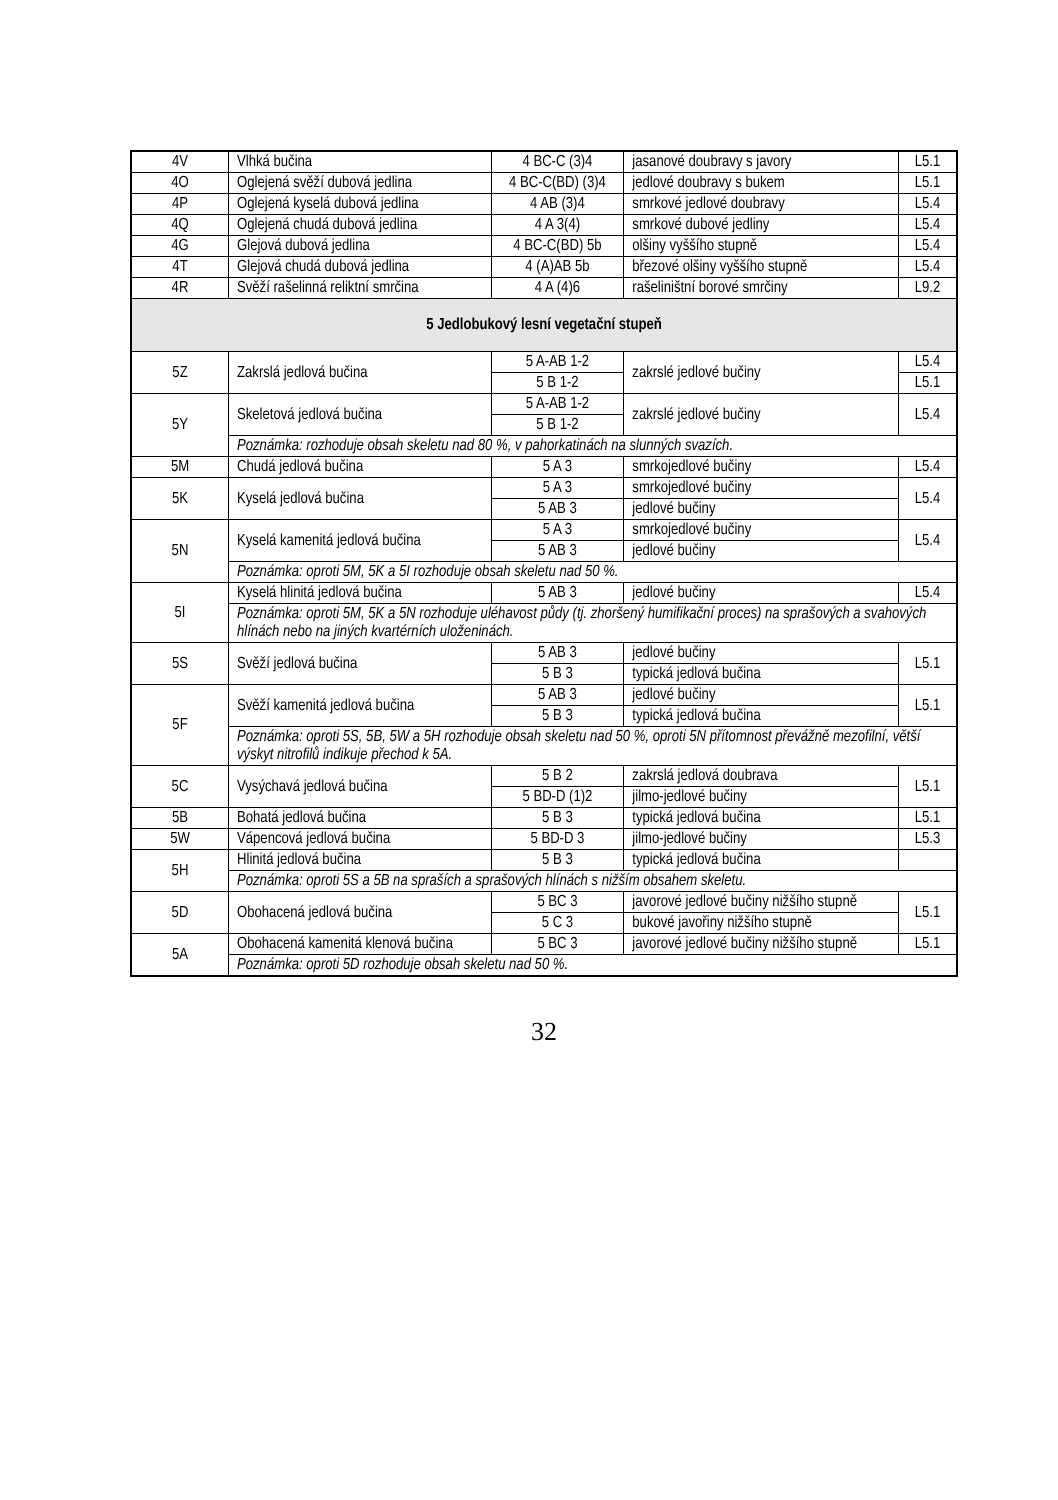| 4V | Vlhká bučina | 4 BC-C (3)4 | jasanové doubravy s javory | L5.1 |
| 4O | Oglejená svěží dubová jedlina | 4 BC-C(BD) (3)4 | jedlové doubravy s bukem | L5.1 |
| 4P | Oglejená kyselá dubová jedlina | 4 AB (3)4 | smrkové jedlové doubravy | L5.4 |
| 4Q | Oglejená chudá dubová jedlina | 4 A 3(4) | smrkové dubové jedliny | L5.4 |
| 4G | Glejová dubová jedlina | 4 BC-C(BD) 5b | olšiny vyššího stupně | L5.4 |
| 4T | Glejová chudá dubová jedlina | 4 (A)AB 5b | březové olšiny vyššího stupně | L5.4 |
| 4R | Svěží rašelinná reliktní smrčina | 4 A (4)6 | rašeliništní borové smrčiny | L9.2 |
| 5 Jedlobukový lesní vegetační stupeň | | | | |
| 5Z | Zakrslá jedlová bučina | 5 A-AB 1-2 | zakrslé jedlové bučiny | L5.4 |
| | | 5 B 1-2 | | L5.1 |
| 5Y | Skeletová jedlová bučina | 5 A-AB 1-2 | zakrslé jedlové bučiny | L5.4 |
| | | 5 B 1-2 | | |
| | Poznámka: rozhoduje obsah skeletu nad 80 %, v pahorkatinách na slunných svazích. | | | |
| 5M | Chudá jedlová bučina | 5 A 3 | smrkojedlové bučiny | L5.4 |
| 5K | Kyselá jedlová bučina | 5 A 3 | smrkojedlové bučiny | L5.4 |
| | | 5 AB 3 | jedlové bučiny | |
| 5N | Kyselá kamenitá jedlová bučina | 5 A 3 | smrkojedlové bučiny | L5.4 |
| | | 5 AB 3 | jedlové bučiny | |
| | Poznámka: oproti 5M, 5K a 5I rozhoduje obsah skeletu nad 50 %. | | | |
| 5I | Kyselá hlinitá jedlová bučina | 5 AB 3 | jedlové bučiny | L5.4 |
| | Poznámka: oproti 5M, 5K a 5N rozhoduje uléhavost půdy (tj. zhoršený humifikační proces) na sprašových a svahových hlínách nebo na jiných kvartérních uloženinách. | | | |
| 5S | Svěží jedlová bučina | 5 AB 3 | jedlové bučiny | L5.1 |
| | | 5 B 3 | typická jedlová bučina | |
| 5F | Svěží kamenitá jedlová bučina | 5 AB 3 | jedlové bučiny | L5.1 |
| | | 5 B 3 | typická jedlová bučina | |
| | Poznámka: oproti 5S, 5B, 5W a 5H rozhoduje obsah skeletu nad 50 %, oproti 5N přítomnost převážně mezofilní, větší výskyt nitrofilů indikuje přechod k 5A. | | | |
| 5C | Vysýchavá jedlová bučina | 5 B 2 | zakrslá jedlová doubrava | L5.1 |
| | | 5 BD-D (1)2 | jilmo-jedlové bučiny | |
| 5B | Bohatá jedlová bučina | 5 B 3 | typická jedlová bučina | L5.1 |
| 5W | Vápencová jedlová bučina | 5 BD-D 3 | jilmo-jedlové bučiny | L5.3 |
| 5H | Hlinitá jedlová bučina | 5 B 3 | typická jedlová bučina | |
| | Poznámka: oproti 5S a 5B na spraších a sprašových hlínách s nižším obsahem skeletu. | | | |
| 5D | Obohacená jedlová bučina | 5 BC 3 | javorové jedlové bučiny nižšího stupně | L5.1 |
| | | 5 C 3 | bukové javořiny nižšího stupně | |
| 5A | Obohacená kamenitá klenová bučina | 5 BC 3 | javorové jedlové bučiny nižšího stupně | L5.1 |
| | Poznámka: oproti 5D rozhoduje obsah skeletu nad 50 %. | | | |
32